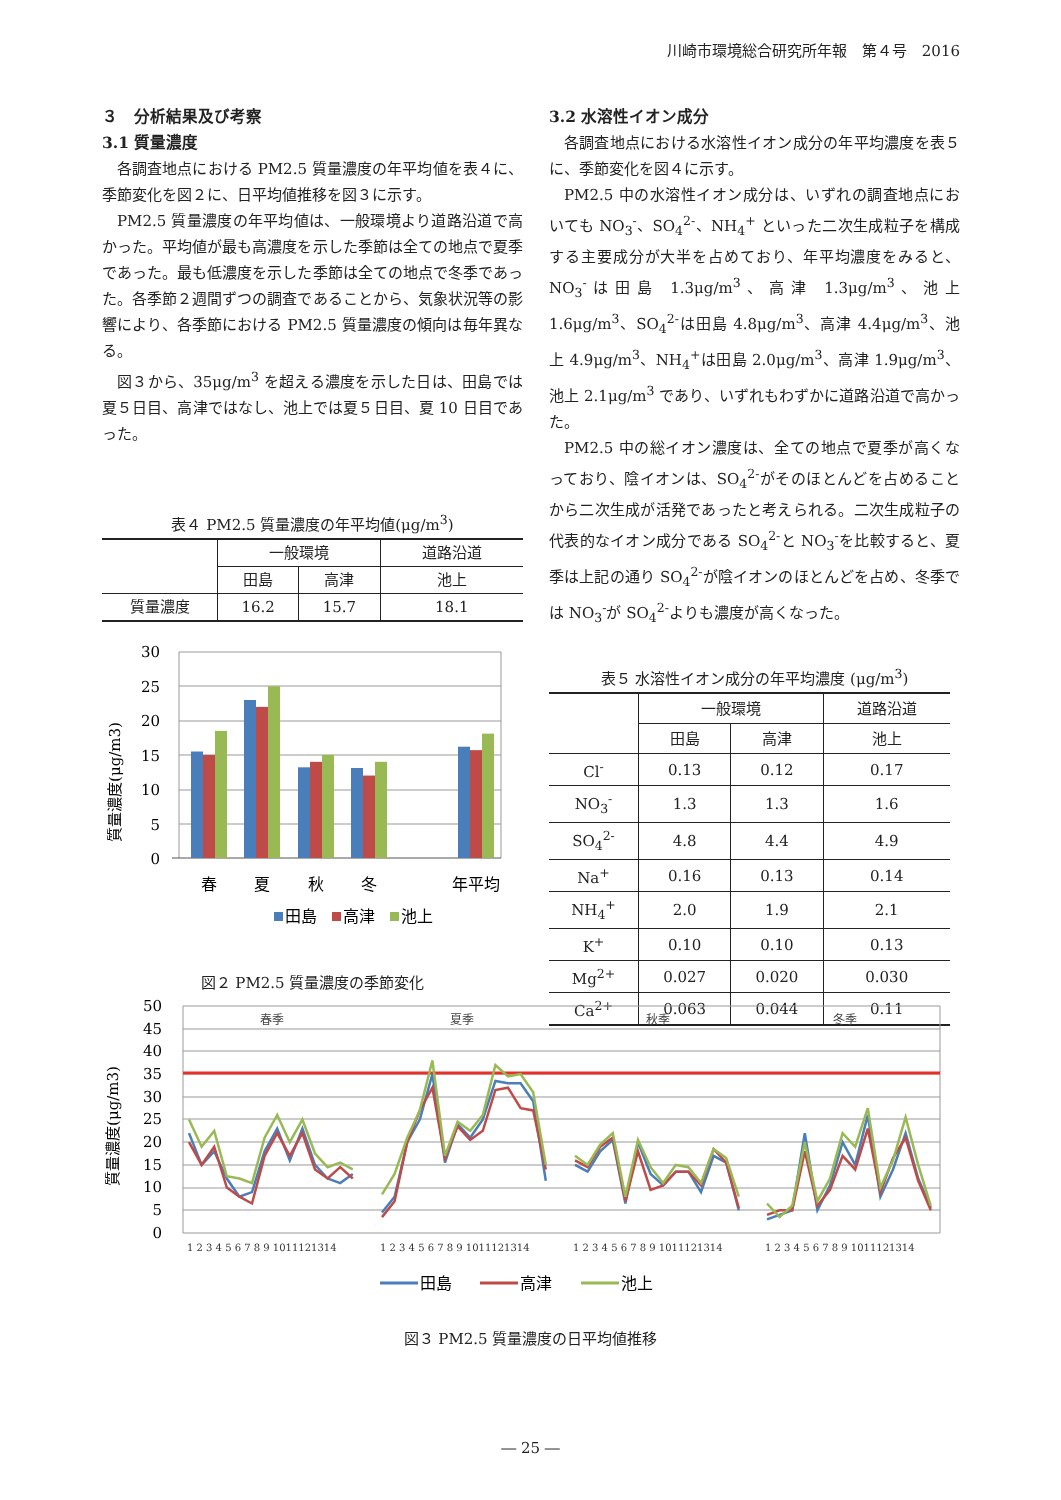川崎市環境総合研究所年報　第４号　2016
３　分析結果及び考察
3.1 質量濃度
各調査地点における PM2.5 質量濃度の年平均値を表４に、季節変化を図２に、日平均値推移を図３に示す。
PM2.5 質量濃度の年平均値は、一般環境より道路沿道で高かった。平均値が最も高濃度を示した季節は全ての地点で夏季であった。最も低濃度を示した季節は全ての地点で冬季であった。各季節２週間ずつの調査であることから、気象状況等の影響により、各季節における PM2.5 質量濃度の傾向は毎年異なる。
図３から、35μg/m<sup>3</sup> を超える濃度を示した日は、田島では夏５日目、高津ではなし、池上では夏５日目、夏 10 日目であった。
表４ PM2.5 質量濃度の年平均値(μg/m<sup>3</sup>)
| | 一般環境 | | 道路沿道 |
| --- | --- | --- | --- |
| | 田島 | 高津 | 池上 |
| 質量濃度 | 16.2 | 15.7 | 18.1 |
質量濃度(μg/m3)
30
25
20
15
10
5
0
春
夏
秋
冬
年平均
田島
高津
池上
図２ PM2.5 質量濃度の季節変化
3.2 水溶性イオン成分
各調査地点における水溶性イオン成分の年平均濃度を表５に、季節変化を図４に示す。
PM2.5 中の水溶性イオン成分は、いずれの調査地点においても NO<sub>3</sub><sup>-</sup>、SO<sub>4</sub><sup>2-</sup>、NH<sub>4</sub><sup>+</sup> といった二次生成粒子を構成する主要成分が大半を占めており、年平均濃度をみると、NO<sub>3</sub><sup>-</sup>は田島 1.3μg/m<sup>3</sup>、高津 1.3μg/m<sup>3</sup>、池上 1.6μg/m<sup>3</sup>、SO<sub>4</sub><sup>2-</sup>は田島 4.8μg/m<sup>3</sup>、高津 4.4μg/m<sup>3</sup>、池上 4.9μg/m<sup>3</sup>、NH<sub>4</sub><sup>+</sup>は田島 2.0μg/m<sup>3</sup>、高津 1.9μg/m<sup>3</sup>、池上 2.1μg/m<sup>3</sup> であり、いずれもわずかに道路沿道で高かった。
PM2.5 中の総イオン濃度は、全ての地点で夏季が高くなっており、陰イオンは、SO<sub>4</sub><sup>2-</sup>がそのほとんどを占めることから二次生成が活発であったと考えられる。二次生成粒子の代表的なイオン成分である SO<sub>4</sub><sup>2-</sup>と NO<sub>3</sub><sup>-</sup>を比較すると、夏季は上記の通り SO<sub>4</sub><sup>2-</sup>が陰イオンのほとんどを占め、冬季では NO<sub>3</sub><sup>-</sup>が SO<sub>4</sub><sup>2-</sup>よりも濃度が高くなった。
表５ 水溶性イオン成分の年平均濃度 (μg/m<sup>3</sup>)
| | 一般環境 | | 道路沿道 |
| --- | --- | --- | --- |
| | 田島 | 高津 | 池上 |
| Cl<sup>-</sup> | 0.13 | 0.12 | 0.17 |
| NO<sub>3</sub><sup>-</sup> | 1.3 | 1.3 | 1.6 |
| SO<sub>4</sub><sup>2-</sup> | 4.8 | 4.4 | 4.9 |
| Na<sup>+</sup> | 0.16 | 0.13 | 0.14 |
| NH<sub>4</sub><sup>+</sup> | 2.0 | 1.9 | 2.1 |
| K<sup>+</sup> | 0.10 | 0.10 | 0.13 |
| Mg<sup>2+</sup> | 0.027 | 0.020 | 0.030 |
| Ca<sup>2+</sup> | 0.063 | 0.044 | 0.11 |
質量濃度(μg/m3)
50
45
40
35
30
25
20
15
10
5
0
春季
夏季
秋季
冬季
1 2 3 4 5 6 7 8 9 1011121314
1 2 3 4 5 6 7 8 9 1011121314
1 2 3 4 5 6 7 8 9 1011121314
1 2 3 4 5 6 7 8 9 1011121314
田島
高津
池上
図３ PM2.5 質量濃度の日平均値推移
― 25 ―